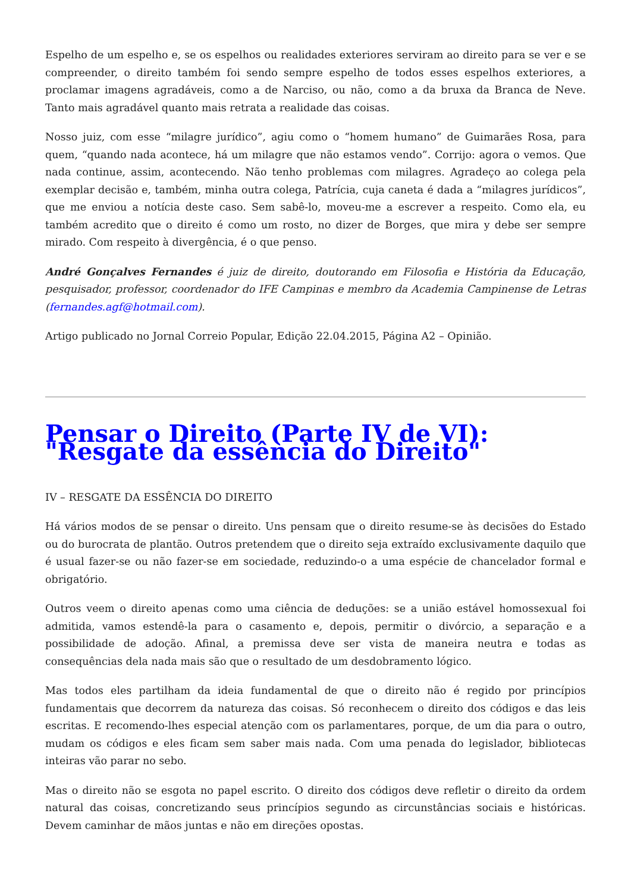Espelho de um espelho e, se os espelhos ou realidades exteriores serviram ao direito para se ver e se compreender, o direito também foi sendo sempre espelho de todos esses espelhos exteriores, a proclamar imagens agradáveis, como a de Narciso, ou não, como a da bruxa da Branca de Neve. Tanto mais agradável quanto mais retrata a realidade das coisas.
Nosso juiz, com esse “milagre jurídico”, agiu como o “homem humano” de Guimarães Rosa, para quem, “quando nada acontece, há um milagre que não estamos vendo”. Corrijo: agora o vemos. Que nada continue, assim, acontecendo. Não tenho problemas com milagres. Agradeço ao colega pela exemplar decisão e, também, minha outra colega, Patrícia, cuja caneta é dada a “milagres jurídicos”, que me enviou a notícia deste caso. Sem sabê-lo, moveu-me a escrever a respeito. Como ela, eu também acredito que o direito é como um rosto, no dizer de Borges, que mira y debe ser sempre mirado. Com respeito à divergência, é o que penso.
André Gonçalves Fernandes é juiz de direito, doutorando em Filosofia e História da Educação, pesquisador, professor, coordenador do IFE Campinas e membro da Academia Campinense de Letras (fernandes.agf@hotmail.com).
Artigo publicado no Jornal Correio Popular, Edição 22.04.2015, Página A2 – Opinião.
Pensar o Direito (Parte IV de VI): "Resgate da essência do Direito"
IV – RESGATE DA ESSÊNCIA DO DIREITO
Há vários modos de se pensar o direito. Uns pensam que o direito resume-se às decisões do Estado ou do burocrata de plantão. Outros pretendem que o direito seja extraído exclusivamente daquilo que é usual fazer-se ou não fazer-se em sociedade, reduzindo-o a uma espécie de chancelador formal e obrigatório.
Outros veem o direito apenas como uma ciência de deduções: se a união estável homossexual foi admitida, vamos estendê-la para o casamento e, depois, permitir o divórcio, a separação e a possibilidade de adoção. Afinal, a premissa deve ser vista de maneira neutra e todas as consequências dela nada mais são que o resultado de um desdobramento lógico.
Mas todos eles partilham da ideia fundamental de que o direito não é regido por princípios fundamentais que decorrem da natureza das coisas. Só reconhecem o direito dos códigos e das leis escritas. E recomendo-lhes especial atenção com os parlamentares, porque, de um dia para o outro, mudam os códigos e eles ficam sem saber mais nada. Com uma penada do legislador, bibliotecas inteiras vão parar no sebo.
Mas o direito não se esgota no papel escrito. O direito dos códigos deve refletir o direito da ordem natural das coisas, concretizando seus princípios segundo as circunstâncias sociais e históricas. Devem caminhar de mãos juntas e não em direções opostas.